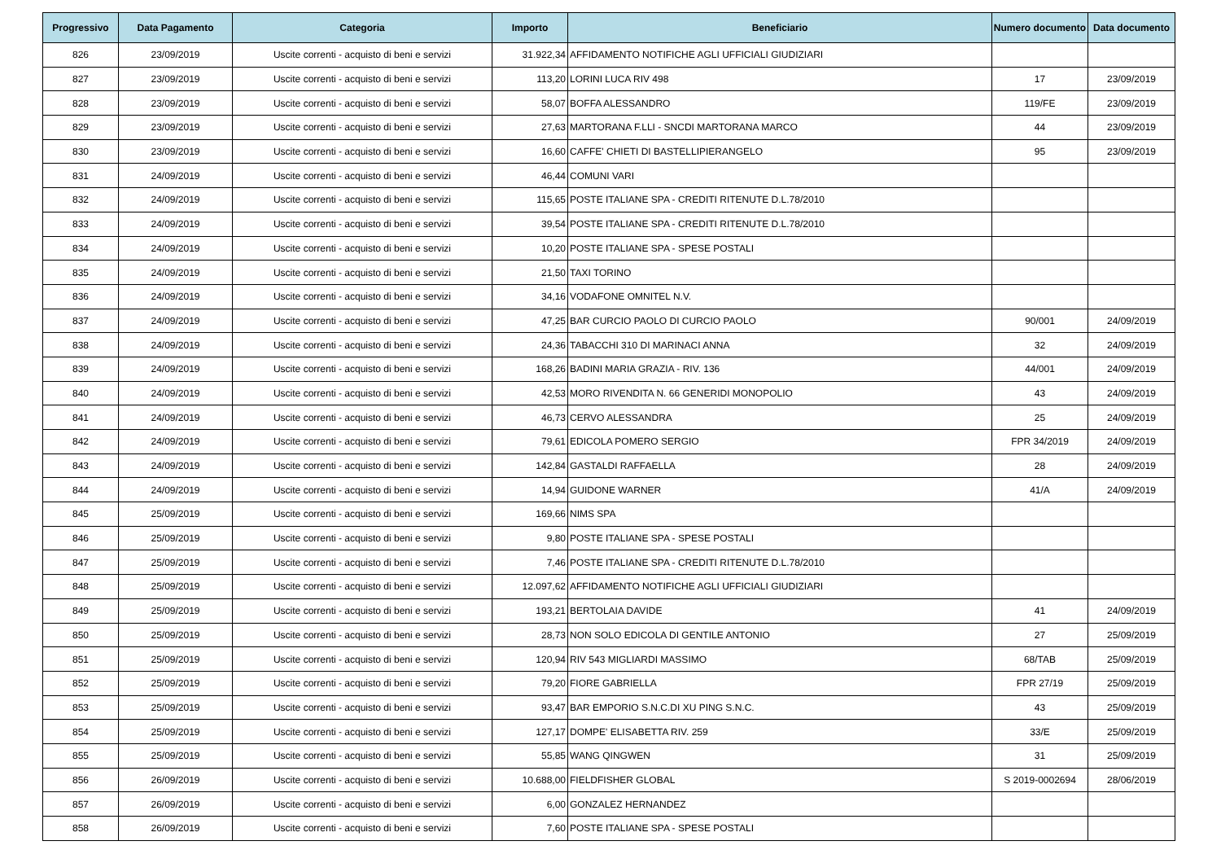| Progressivo | Data Pagamento | Categoria | Importo | Beneficiario | Numero documento | Data documento |
| --- | --- | --- | --- | --- | --- | --- |
| 826 | 23/09/2019 | Uscite correnti - acquisto di beni e servizi | 31.922,34 | AFFIDAMENTO NOTIFICHE AGLI UFFICIALI GIUDIZIARI | | |
| 827 | 23/09/2019 | Uscite correnti - acquisto di beni e servizi | 113,20 | LORINI LUCA RIV 498 | 17 | 23/09/2019 |
| 828 | 23/09/2019 | Uscite correnti - acquisto di beni e servizi | 58,07 | BOFFA ALESSANDRO | 119/FE | 23/09/2019 |
| 829 | 23/09/2019 | Uscite correnti - acquisto di beni e servizi | 27,63 | MARTORANA F.LLI - SNCDI MARTORANA MARCO | 44 | 23/09/2019 |
| 830 | 23/09/2019 | Uscite correnti - acquisto di beni e servizi | 16,60 | CAFFE' CHIETI DI BASTELLIPIERANGELO | 95 | 23/09/2019 |
| 831 | 24/09/2019 | Uscite correnti - acquisto di beni e servizi | 46,44 | COMUNI VARI | | |
| 832 | 24/09/2019 | Uscite correnti - acquisto di beni e servizi | 115,65 | POSTE ITALIANE SPA - CREDITI RITENUTE D.L.78/2010 | | |
| 833 | 24/09/2019 | Uscite correnti - acquisto di beni e servizi | 39,54 | POSTE ITALIANE SPA - CREDITI RITENUTE D.L.78/2010 | | |
| 834 | 24/09/2019 | Uscite correnti - acquisto di beni e servizi | 10,20 | POSTE ITALIANE SPA - SPESE POSTALI | | |
| 835 | 24/09/2019 | Uscite correnti - acquisto di beni e servizi | 21,50 | TAXI TORINO | | |
| 836 | 24/09/2019 | Uscite correnti - acquisto di beni e servizi | 34,16 | VODAFONE OMNITEL N.V. | | |
| 837 | 24/09/2019 | Uscite correnti - acquisto di beni e servizi | 47,25 | BAR CURCIO PAOLO DI CURCIO PAOLO | 90/001 | 24/09/2019 |
| 838 | 24/09/2019 | Uscite correnti - acquisto di beni e servizi | 24,36 | TABACCHI 310 DI MARINACI ANNA | 32 | 24/09/2019 |
| 839 | 24/09/2019 | Uscite correnti - acquisto di beni e servizi | 168,26 | BADINI MARIA GRAZIA - RIV. 136 | 44/001 | 24/09/2019 |
| 840 | 24/09/2019 | Uscite correnti - acquisto di beni e servizi | 42,53 | MORO RIVENDITA N. 66 GENERIDI MONOPOLIO | 43 | 24/09/2019 |
| 841 | 24/09/2019 | Uscite correnti - acquisto di beni e servizi | 46,73 | CERVO ALESSANDRA | 25 | 24/09/2019 |
| 842 | 24/09/2019 | Uscite correnti - acquisto di beni e servizi | 79,61 | EDICOLA POMERO SERGIO | FPR 34/2019 | 24/09/2019 |
| 843 | 24/09/2019 | Uscite correnti - acquisto di beni e servizi | 142,84 | GASTALDI RAFFAELLA | 28 | 24/09/2019 |
| 844 | 24/09/2019 | Uscite correnti - acquisto di beni e servizi | 14,94 | GUIDONE WARNER | 41/A | 24/09/2019 |
| 845 | 25/09/2019 | Uscite correnti - acquisto di beni e servizi | 169,66 | NIMS SPA | | |
| 846 | 25/09/2019 | Uscite correnti - acquisto di beni e servizi | 9,80 | POSTE ITALIANE SPA - SPESE POSTALI | | |
| 847 | 25/09/2019 | Uscite correnti - acquisto di beni e servizi | 7,46 | POSTE ITALIANE SPA - CREDITI RITENUTE D.L.78/2010 | | |
| 848 | 25/09/2019 | Uscite correnti - acquisto di beni e servizi | 12.097,62 | AFFIDAMENTO NOTIFICHE AGLI UFFICIALI GIUDIZIARI | | |
| 849 | 25/09/2019 | Uscite correnti - acquisto di beni e servizi | 193,21 | BERTOLAIA DAVIDE | 41 | 24/09/2019 |
| 850 | 25/09/2019 | Uscite correnti - acquisto di beni e servizi | 28,73 | NON SOLO EDICOLA DI GENTILE ANTONIO | 27 | 25/09/2019 |
| 851 | 25/09/2019 | Uscite correnti - acquisto di beni e servizi | 120,94 | RIV 543 MIGLIARDI MASSIMO | 68/TAB | 25/09/2019 |
| 852 | 25/09/2019 | Uscite correnti - acquisto di beni e servizi | 79,20 | FIORE GABRIELLA | FPR 27/19 | 25/09/2019 |
| 853 | 25/09/2019 | Uscite correnti - acquisto di beni e servizi | 93,47 | BAR EMPORIO S.N.C.DI XU PING S.N.C. | 43 | 25/09/2019 |
| 854 | 25/09/2019 | Uscite correnti - acquisto di beni e servizi | 127,17 | DOMPE' ELISABETTA RIV. 259 | 33/E | 25/09/2019 |
| 855 | 25/09/2019 | Uscite correnti - acquisto di beni e servizi | 55,85 | WANG QINGWEN | 31 | 25/09/2019 |
| 856 | 26/09/2019 | Uscite correnti - acquisto di beni e servizi | 10.688,00 | FIELDFISHER GLOBAL | S 2019-0002694 | 28/06/2019 |
| 857 | 26/09/2019 | Uscite correnti - acquisto di beni e servizi | 6,00 | GONZALEZ HERNANDEZ | | |
| 858 | 26/09/2019 | Uscite correnti - acquisto di beni e servizi | 7,60 | POSTE ITALIANE SPA - SPESE POSTALI | | |